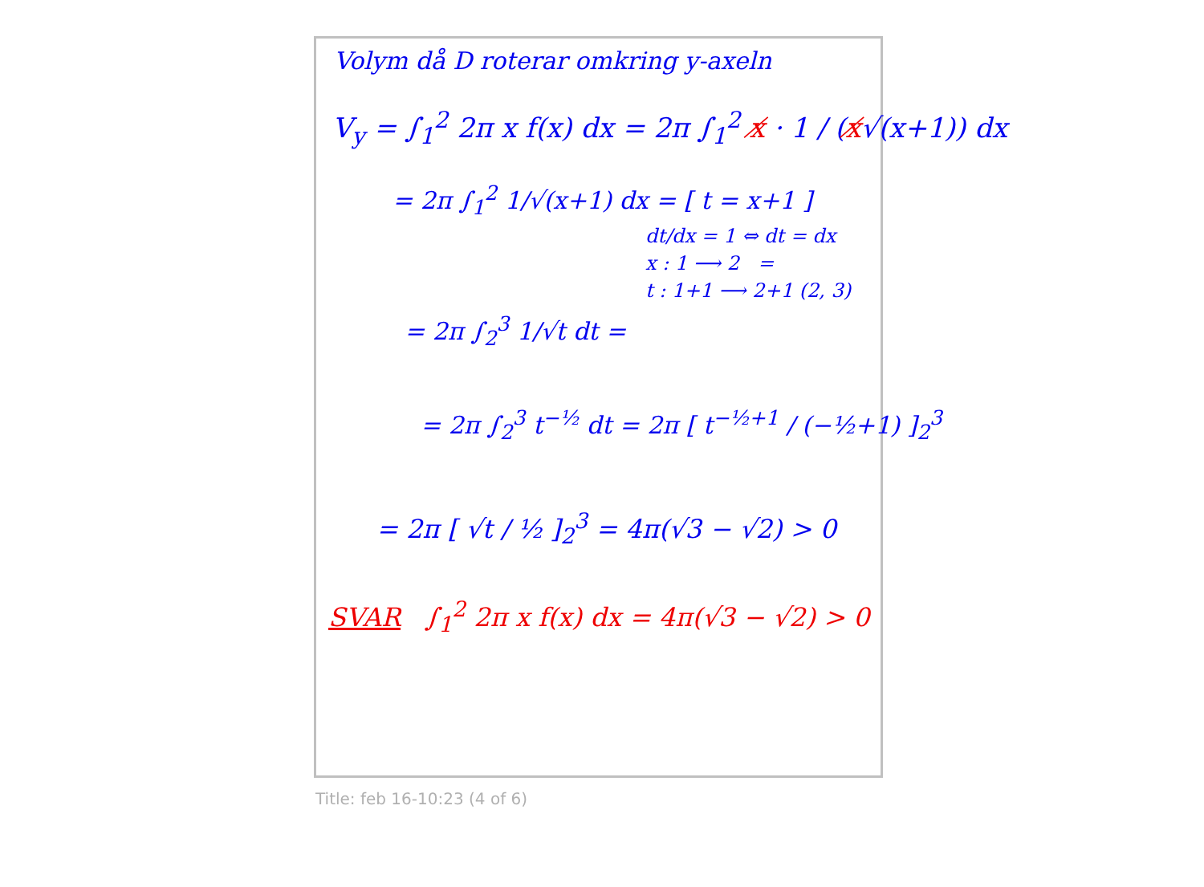Volym då D roterar omkring y-axeln
V<sub>y</sub> = ∫<sub>1</sub><sup>2</sup> 2π x f(x) dx = 2π ∫<sub>1</sub><sup>2</sup> x̸ · 1 / (x̸√(x+1)) dx
= 2π ∫<sub>1</sub><sup>2</sup> 1/√(x+1) dx = [ t = x+1 ]
dt/dx = 1 ⇔ dt = dx
x : 1 ⟶ 2 =
t : 1+1 ⟶ 2+1 (2, 3)
= 2π ∫<sub>2</sub><sup>3</sup> 1/√t dt =
= 2π ∫<sub>2</sub><sup>3</sup> t<sup>−½</sup> dt = 2π [ t<sup>−½+1</sup> / (−½+1) ]<sub>2</sub><sup>3</sup>
= 2π [ √t / ½ ]<sub>2</sub><sup>3</sup> = 4π(√3 − √2) > 0
SVAR ∫<sub>1</sub><sup>2</sup> 2π x f(x) dx = 4π(√3 − √2) > 0
Title: feb 16-10:23 (4 of 6)